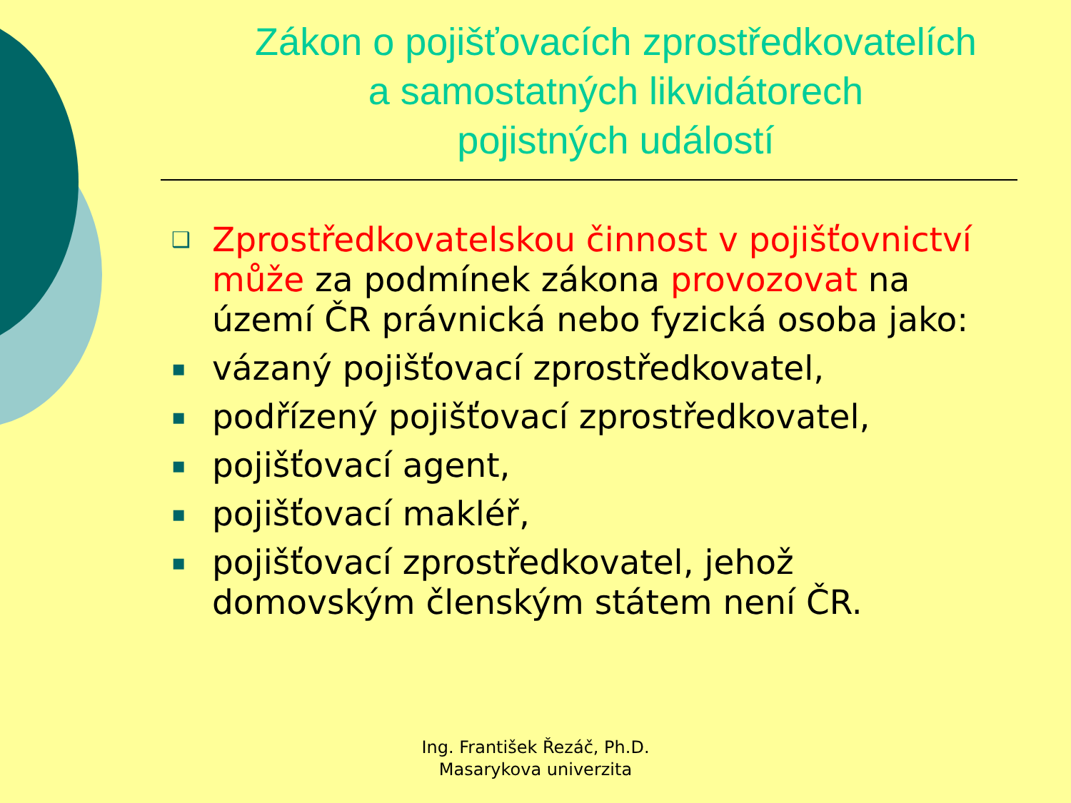Zákon o pojišťovacích zprostředkovatelích
a samostatných likvidátorech
pojistných událostí
❑ Zprostředkovatelskou činnost v pojišťovnictví může za podmínek zákona provozovat na území ČR právnická nebo fyzická osoba jako:
▪ vázaný pojišťovací zprostředkovatel,
▪ podřízený pojišťovací zprostředkovatel,
▪ pojišťovací agent,
▪ pojišťovací makléř,
▪ pojišťovací zprostředkovatel, jehož domovským členským státem není ČR.
Ing. František Řezáč, Ph.D.
Masarykova univerzita